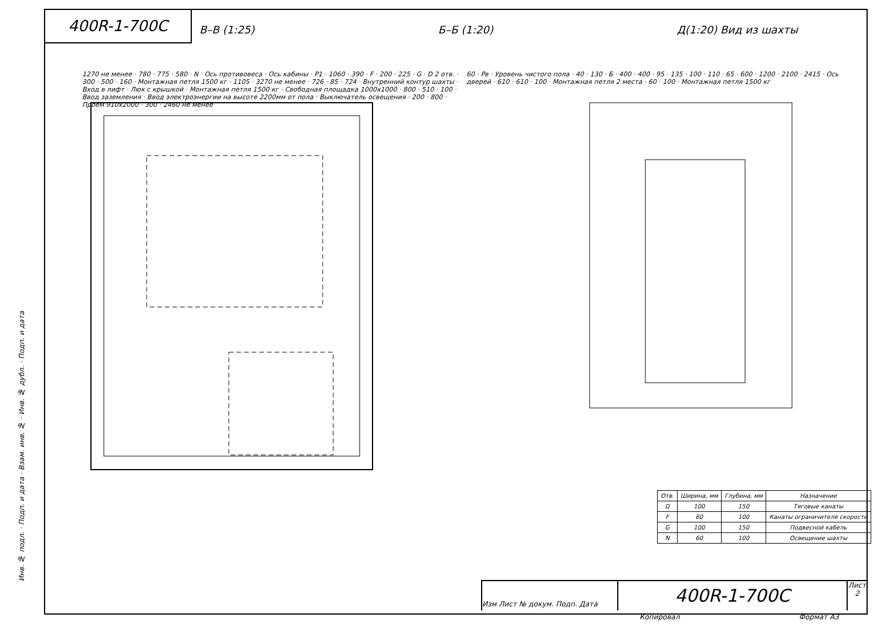400R-1-700C
В–В (1:25) Б–Б (1:20) Д(1:20) Вид из шахты
1270 не менее · 780 · 775 · 580 · N · Ось противовеса · Ось кабины · P1 · 1060 · 390 · F · 200 · 225 · G · D 2 отв. · 300 · 500 · 160 · Монтажная петля 1500 кг · 1105 · 3270 не менее · 726 · 85 · 724 · Внутренний контур шахты · Вход в лифт · Люк с крышкой · Монтажная петля 1500 кг · Свободная площадка 1000х1000 · 800 · 510 · 100 · Ввод заземления · Ввод электроэнергии на высоте 2200мм от пола · Выключатель освещения · 200 · 800 · Проем 910х2000 · 300 · 2460 не менее
60 · Pв · Уровень чистого пола · 40 · 130 · Б · 400 · 400 · 95 · 135 · 100 · 110 · 65 · 600 · 1200 · 2100 · 2415 · Ось дверей · 610 · 610 · 100 · Монтажная петля 2 места · 60 · 100 · Монтажная петля 1500 кг
| Отв. | Ширина, мм | Глубина, мм | Назначение |
| --- | --- | --- | --- |
| D | 100 | 150 | Тяговые канаты |
| F | 60 | 100 | Канаты ограничителя скорости |
| G | 100 | 150 | Подвесной кабель |
| N | 60 | 100 | Освещение шахты |
Инв. № подл. · Подп. и дата · Взам. инв. № · Инв. № дубл. · Подп. и дата
Изм Лист № докум. Подп. Дата
400R-1-700C
Лист
2
Копировал Формат A3